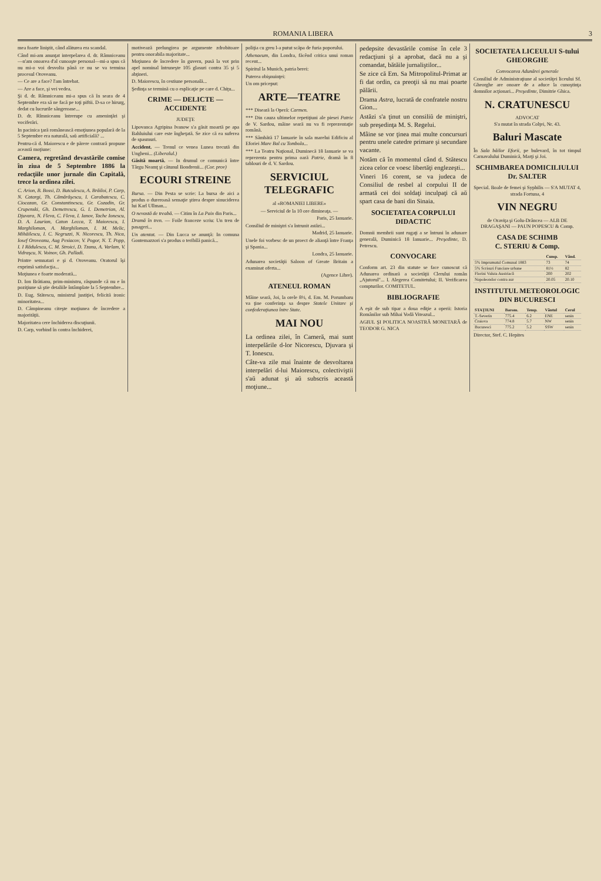ROMANIA LIBERA 3
mea foarte liniştit, când alăturea era scandal.
Când mi-am anunţat interpelarea d. dr. Râmniceanu—n'am onoarea d'al cunoaşte personal—mi-a spus că nu mi-o voi desvolta până ce nu se va termina procesul Oroveanu.
— Ce are a face? l'am întrebat.
— Are a face, şi vei vedea.
Şi d. dr. Râmniceanu mi-a spus că în seara de 4 Septembre era să ne facă pe toţi piftii. D-sa ce hirurg, dedat cu lucrurile sângeroase...
D. dr. Rîmniceanu întrerupe cu ameninţări şi vociferări.
In pacinica ţară românească emoţiunea populară de la 5 Septembre era naturală, saŭ artificială? ...
Pentru-că d. Maiorescu e de părere contrară propune această moţiune:
Camera, regretând devastările comise în ziua de 5 Septembre 1886 la redacţiile unor jurnale din Capitală, trece la ordinea zilei.
C. Arion, B. Bossi, D. Butculescu, A. Brăiloi, P. Carp, N. Catargi, Th. Cămărăşescu, I. Carabatescu, C. Ciocazan, Gr. Constantinescu, Gr. Cozadin, Gr. Crupenski, Gh. Demetrescu, G. I. Demetrian, Al. Djuvara, N. Fleva, C. Fleva, I. Ianov, Tache Ionescu, D. A. Laurian, Caton Lecca, T. Maiorescu, I. Marghiloman, A. Marghiloman, I. M. Melic, Mihăilescu, I. C. Negruzzi, N. Nicorescu, Th. Nica, Iosef Oroveanu, Aug Pesiacov, V. Pogor, N. T. Popp, I. I Rădulescu, C. M. Stroici, D. Tzanu, A. Varlam, V. Vidraşcu, N. Voinov, Gh. Palladi.
Printre semnatari e şi d. Oroveanu. Oratorul îşi exprimă satisfacţia...
Moţiunea e foarte moderată...
D. Ion Brătianu, prim-ministru, răspunde că nu e în poziţiune să ştie detaliile întâmplate la 5 Septembre...
D. Eug. Stătescu, ministrul justiţiei, felicită ironic minoritatea...
D. Câmpineanu citeşte moţiunea de încredere a majorităţii.
Majoritatea cere închiderea discuţiunii.
D. Carp, vorbind în contra închiderei,
motivează prelungirea pe argumente zdrobitoare pentru onorabila majoritate...
Moţiunea de încredere în guvern, pusă la vot prin apel nominal întruneşte 105 glasuri contra 35 şi 5 abţineri.
D. Maiorescu, în cestiune personală...
Şedinţa se termină cu o esplicaţie pe care d. Chiţu...
CRIME — DELICTE — ACCIDENTE
JUDEŢE
Lipovanca Agripina Ivanow s'a găsit moartă pe apa Bahluiului care este îngheţată. Se zice că ea suferea de spasmuri.
Accident. — Trenul ce venea Lunea trecută din Ungheni... (Liberalul.)
Găsită moartă. — In drumul ce comunică între Târgu Neamţ şi cătunul Bondrenii... (Cor. prov)
ECOURI STREINE
Bursa. — Din Pesta se scrie: La bursa de aici a produs o dureroasă sensaţie ştirea despre sinuciderea lui Karl Ullman...
O nevastă de treabă. — Citim în La Paix din Paris...
Dramă în tren. — Foile franceze scriu: Un tren de pasageri...
Un atentat. — Din Lucca se anunţă: In comuna Gontemazzori s'a produs o teribilă panică...
poliţia cu greu l-a putut scăpa de furia poporului.
Athenaeum, din Londra, făcênd critica unui roman recent...
Spiritul la Munich, patria berei:
Puterea obişnuinţei:
Un om priceput:
ARTE—TEATRE
*** Diseară la Operă: Carmen.
*** Din cauza ultimelor repetiţiuni ale piesei Patrie de V. Sardou, mâine seară nu va fi reprezentaţie română.
*** Sâmbătă 17 Ianuarie în sala marelui Edificiu al Eforiei Mare Bal cu Tombola...
*** La Teatru Naţional, Duminecă 18 Ianuarie se va reprezenta pentru prima oară Patrie, dramă în 8 tablouri de d. V. Sardou.
SERVICIUL TELEGRAFIC
al «ROMANIEI LIBERE»
— Serviciul de la 10 ore dimineaţa. —
Paris, 25 Ianuarie.
Consiliul de miniştri s'a întrunit astăzi...
Madrid, 25 Ianuarie.
Unele foi vorbesc de un proect de alianţă între Franţa şi Spania...
Londra, 25 Ianuarie.
Adunarea societăţii Saloon of Greate Britain a examinat oferta...
(Agence Libre).
ATENEUL ROMAN
Mâine seară, Joi, la orele 8½, d. Em. M. Porumbaru va ţine conferinţa sa despre Statele Unitare şi confederaţiunea între State.
MAI NOU
La ordinea zilei, în Cameră, mai sunt interpelările d-lor Nicorescu, Djuvara şi T. Ionescu.
Câte-va zile mai înainte de desvoltarea interpelări d-lui Maiorescu, colectiviştii s'aŭ adunat şi aŭ subscris această moţiune...
pedepsite devastările comise în cele 3 redacţiuni şi a aprobat, dacă nu a şi comandat, bătăile jurnaliştilor...
Se zice că Em. Sa Mitropolitul-Primat ar fi dat ordin, ca preoţii să nu mai poarte pălării.
Drama Astra, lucrată de confratele nostru Gion...
Astăzi s'a ţinut un consiliŭ de miniştri, sub preşedinţa M. S. Regelui.
Mâine se vor ţinea mai multe concursuri pentru unele catedre primare şi secundare vacante.
Notăm că în momentul când d. Stătescu zicea celor ce voesc libertăţi englezeşti...
Vineri 16 corent, se va judeca de Consiliul de resbel al corpului II de armată cei doi soldaţi inculpaţi că aŭ spart casa de bani din Sinaia.
SOCIETATEA CORPULUI DIDACTIC
Domnii membrii sunt rugaţi a se întruni în adunare generală, Duminică 18 Ianuarie... Preşedinte, D. Petrescu.
CONVOCARE
Conform art. 23 din statute se face cunoscut că Adunarea ordinară a societăţii Clerului român „Ajutorul"... I. Alegerea Comitetului; II. Verificarea compturilor. COMITETUL.
BIBLIOGRAFIE
A eşit de sub tipar a doua ediţie a operii: Istoria Românilor sub Mihai Vodă Viteazul...
AGIUL ŞI POLITICA NOASTRĂ MONETARĂ de TEODOR G. NICA
SOCIETATEA LICEULUI S-tului GHEORGHE
Convocarea Adunărei generale
Consiliul de Administraţiune al societăţei liceului Sf. Gheorghe are onoare de a aduce la cunoştinţa domnilor acţionari... Preşedinte, Dimitrie Ghica.
N. CRATUNESCU
ADVOCAT
S'a mutat în strada Colţei, Nr. 43.
Baluri Mascate
În Sala băilor Eforii, pe bulevard, în tot timpul Carnavalului Duminică, Marţi şi Joi.
SCHIMBAREA DOMICILIULUI
Dr. SALTER
Special. Boale de femei şi Syphilis — S'A MUTAT 4, strada Fortuna, 4
VIN NEGRU
de Oraviţa şi Golu-Drâncea — ALB DE DRAGAŞANI — PAUN POPESCU & Comp.
CASA DE SCHIMB
C. STERIU & Comp.
| | Cump. | Vând. |
| --- | --- | --- |
| 5% Imprumutul Comunal 1883 | 73 | 74 |
| 5% Scrisuri Funciare urbane | 81½ | 82 |
| Florini Valuta Austriacă | 200 | 202 |
| Napoleondor contra aur | 20.05 | 20.10 |
INSTITUTUL METEOROLOGIC DIN BUCURESCI
| STAŢIUNI | Barom. | Temp. | Vântul | Cerul |
| --- | --- | --- | --- | --- |
| T.-Severin | 775.4 | 6.2 | ENE | senin |
| Craiova | 774.8 | 5.7 | NW | senin |
| Bucuresci | 775.2 | 5.2 | SSW | senin |
Director, Stef. C. Hepites